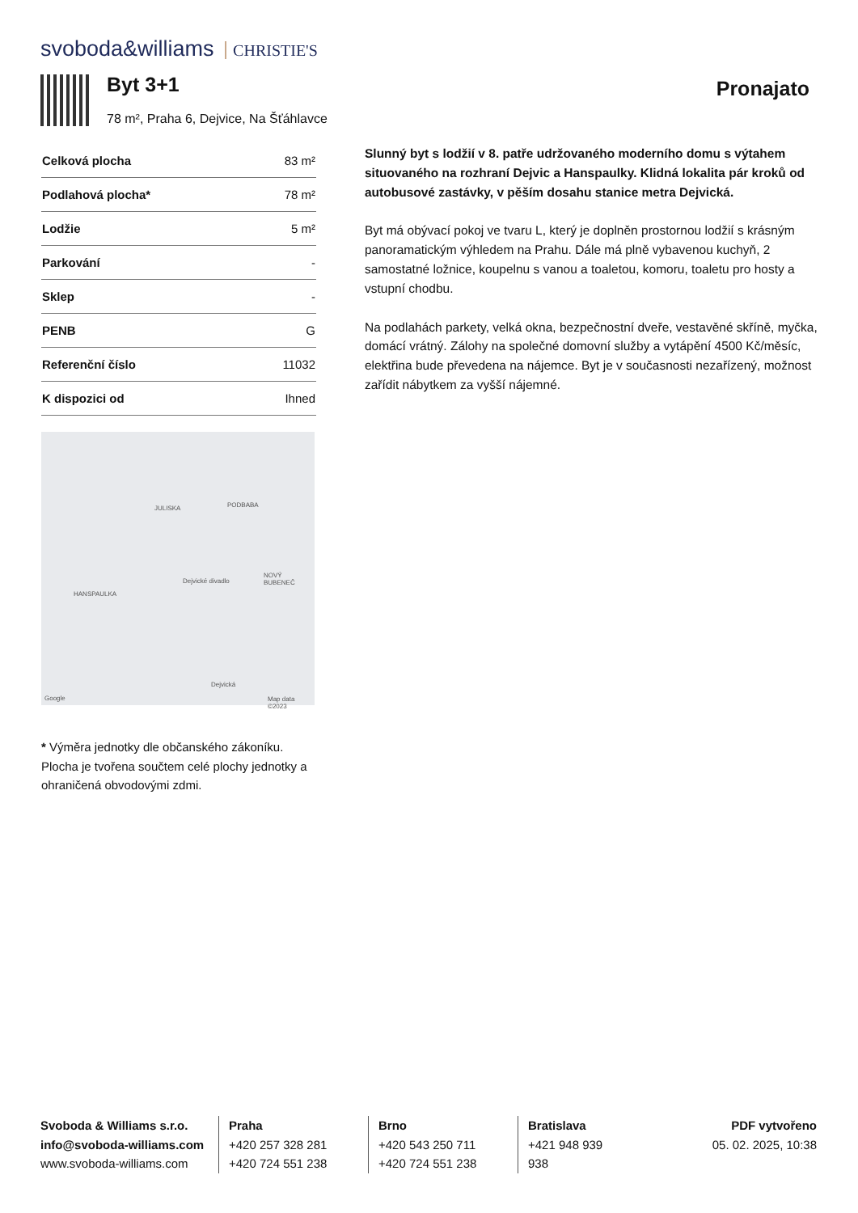svoboda&williams CHRISTIE'S
Byt 3+1
78 m², Praha 6, Dejvice, Na Šťáhlavce
Pronajato
| Celková plocha | 83 m² |
| Podlahová plocha* | 78 m² |
| Lodžie | 5 m² |
| Parkování | - |
| Sklep | - |
| PENB | G |
| Referenční číslo | 11032 |
| K dispozici od | Ihned |
JULISKA PODBABA
HANSPAULKA
NOVÝ BUBENEČ
Dejvické divadlo
Dejvická
Google Map data ©2023
* Výměra jednotky dle občanského zákoníku. Plocha je tvořena součtem celé plochy jednotky a ohraničená obvodovými zdmi.
Slunný byt s lodžií v 8. patře udržovaného moderního domu s výtahem situovaného na rozhraní Dejvic a Hanspaulky. Klidná lokalita pár kroků od autobusové zastávky, v pěším dosahu stanice metra Dejvická.
Byt má obývací pokoj ve tvaru L, který je doplněn prostornou lodžií s krásným panoramatickým výhledem na Prahu. Dále má plně vybavenou kuchyň, 2 samostatné ložnice, koupelnu s vanou a toaletou, komoru, toaletu pro hosty a vstupní chodbu.
Na podlahách parkety, velká okna, bezpečnostní dveře, vestavěné skříně, myčka, domácí vrátný. Zálohy na společné domovní služby a vytápění 4500 Kč/měsíc, elektřina bude převedena na nájemce. Byt je v současnosti nezařízený, možnost zařídit nábytkem za vyšší nájemné.
Svoboda & Williams s.r.o.
info@svoboda-williams.com
www.svoboda-williams.com
Praha
+420 257 328 281
+420 724 551 238
Brno
+420 543 250 711
+420 724 551 238
Bratislava
+421 948 939 938
PDF vytvořeno
05. 02. 2025, 10:38